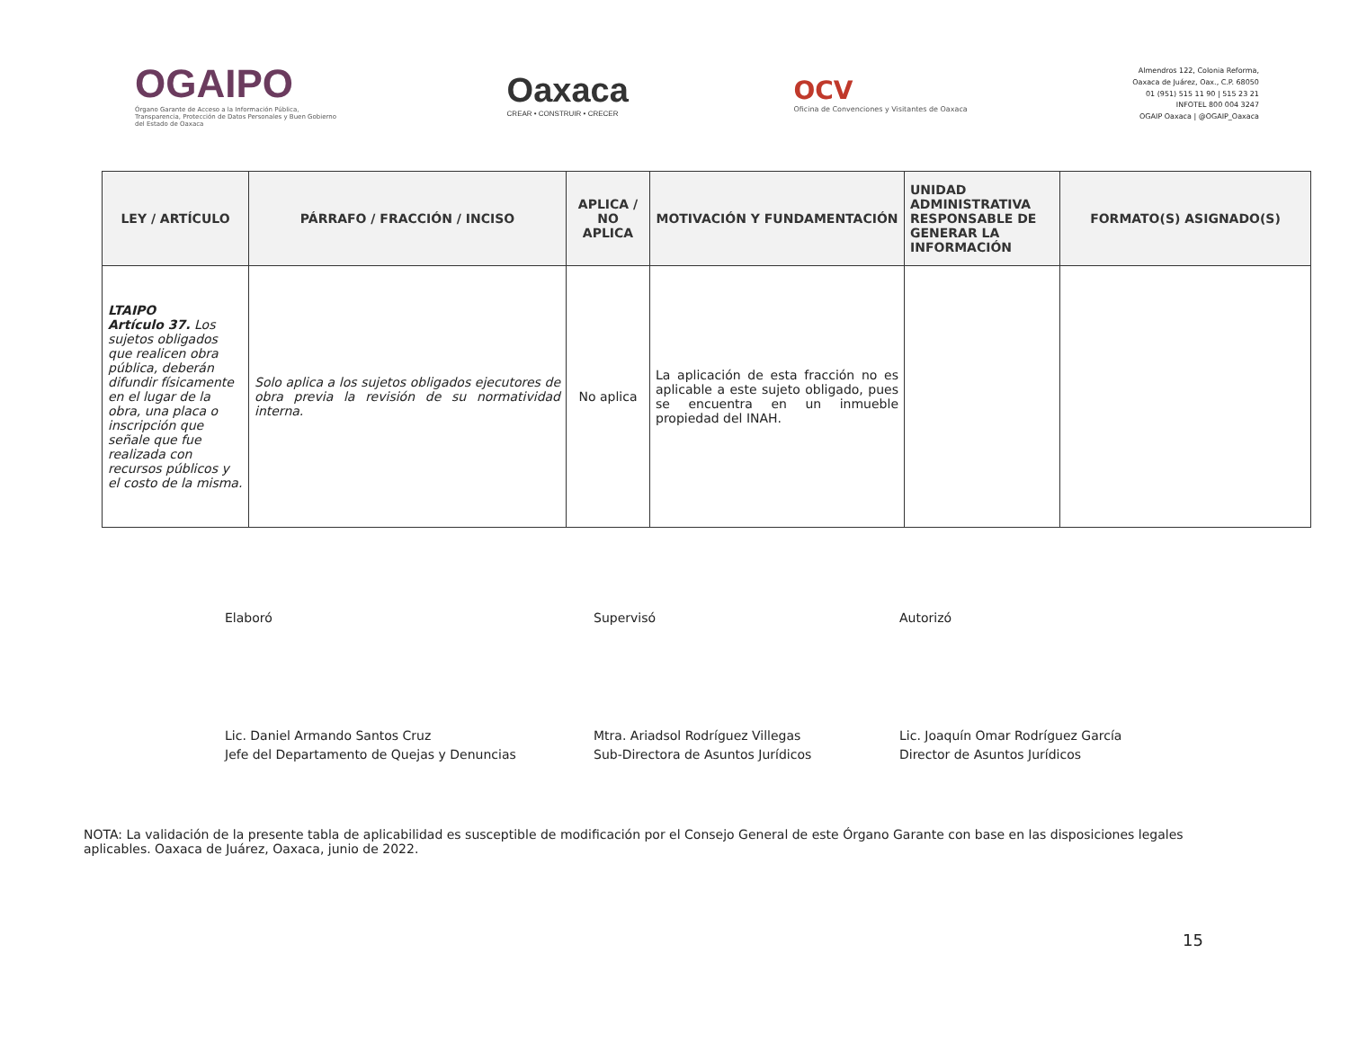OGAIPO
Órgano Garante de Acceso a la Información Pública, Transparencia, Protección de Datos Personales y Buen Gobierno del Estado de Oaxaca
Oaxaca
CREAR • CONSTRUIR • CRECER
OCV
Oficina de Convenciones y Visitantes de Oaxaca
Almendros 122, Colonia Reforma,
Oaxaca de Juárez, Oax., C.P. 68050
01 (951) 515 11 90 | 515 23 21
INFOTEL 800 004 3247
OGAIP Oaxaca | @OGAIP_Oaxaca
| LEY / ARTÍCULO | PÁRRAFO / FRACCIÓN / INCISO | APLICA / NO APLICA | MOTIVACIÓN Y FUNDAMENTACIÓN | UNIDAD ADMINISTRATIVA RESPONSABLE DE GENERAR LA INFORMACIÓN | FORMATO(S) ASIGNADO(S) |
| --- | --- | --- | --- | --- | --- |
| LTAIPO Artículo 37. Los sujetos obligados que realicen obra pública, deberán difundir físicamente en el lugar de la obra, una placa o inscripción que señale que fue realizada con recursos públicos y el costo de la misma. | Solo aplica a los sujetos obligados ejecutores de obra previa la revisión de su normatividad interna. | No aplica | La aplicación de esta fracción no es aplicable a este sujeto obligado, pues se encuentra en un inmueble propiedad del INAH. | | |
Elaboró
Lic. Daniel Armando Santos Cruz
Jefe del Departamento de Quejas y Denuncias
Supervisó
Mtra. Ariadsol Rodríguez Villegas
Sub-Directora de Asuntos Jurídicos
Autorizó
Lic. Joaquín Omar Rodríguez García
Director de Asuntos Jurídicos
NOTA: La validación de la presente tabla de aplicabilidad es susceptible de modificación por el Consejo General de este Órgano Garante con base en las disposiciones legales aplicables. Oaxaca de Juárez, Oaxaca, junio de 2022.
15